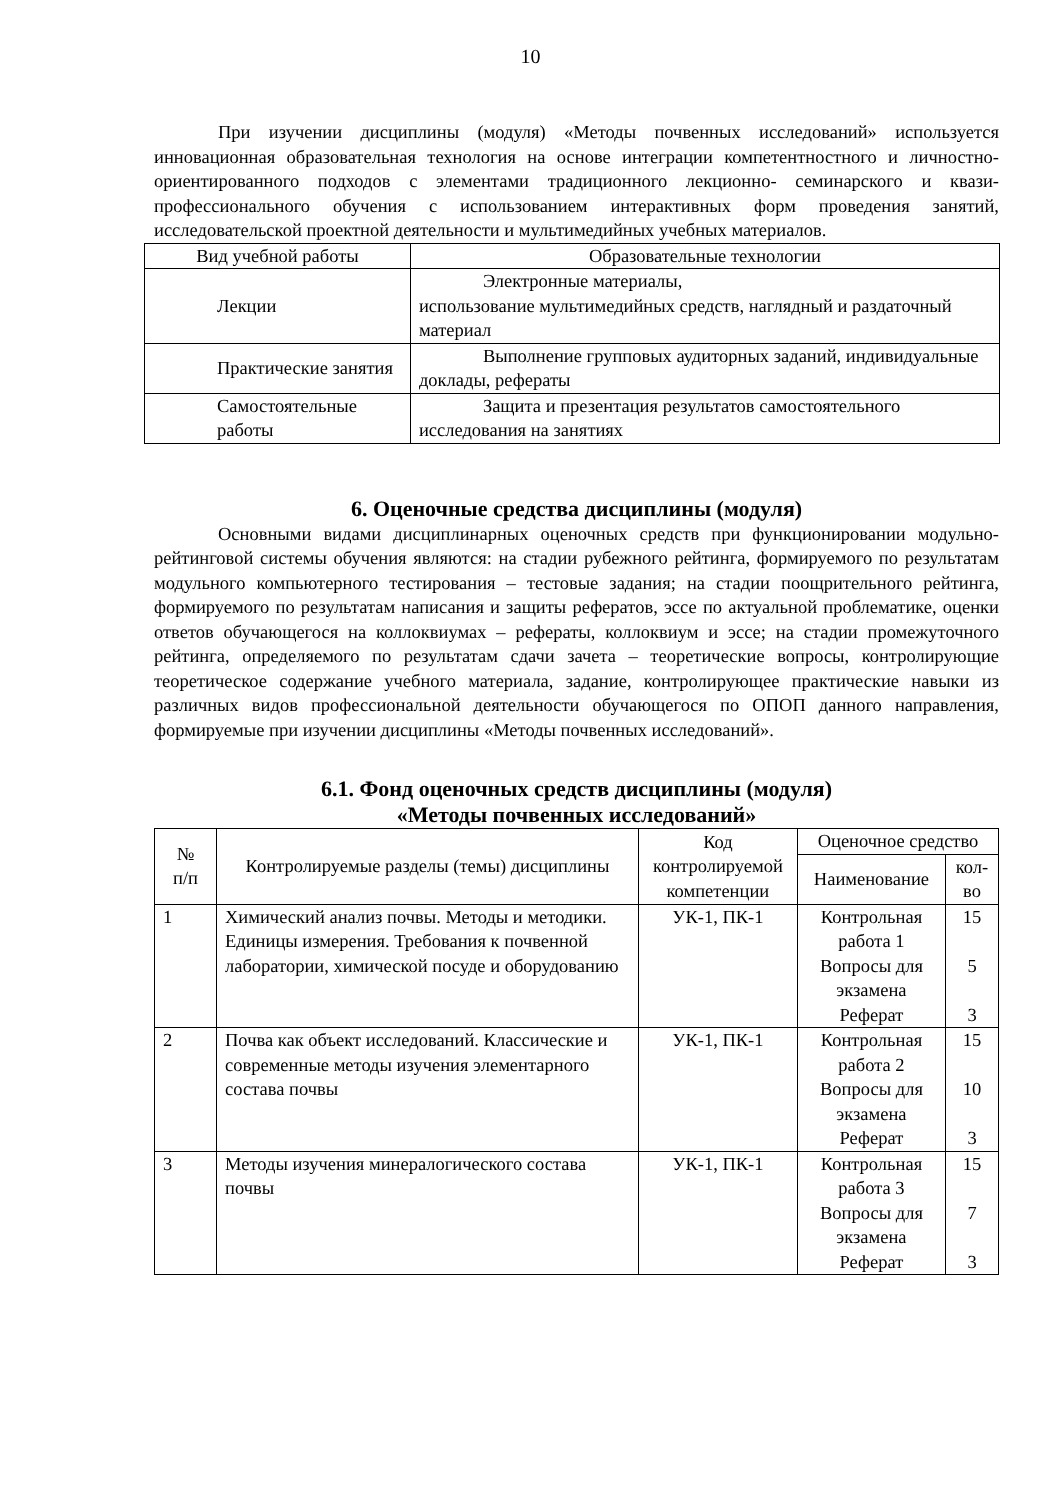10
При изучении дисциплины (модуля) «Методы почвенных исследований» используется инновационная образовательная технология на основе интеграции компетентностного и личностно-ориентированного подходов с элементами традиционного лекционно- семинарского и квази-профессионального обучения с использованием интерактивных форм проведения занятий, исследовательской проектной деятельности и мультимедийных учебных материалов.
| Вид учебной работы | Образовательные технологии |
| --- | --- |
| Лекции | Электронные материалы, использование мультимедийных средств, наглядный и раздаточный материал |
| Практические занятия | Выполнение групповых аудиторных заданий, индивидуальные доклады, рефераты |
| Самостоятельные работы | Защита и презентация результатов самостоятельного исследования на занятиях |
6. Оценочные средства дисциплины (модуля)
Основными видами дисциплинарных оценочных средств при функционировании модульно-рейтинговой системы обучения являются: на стадии рубежного рейтинга, формируемого по результатам модульного компьютерного тестирования – тестовые задания; на стадии поощрительного рейтинга, формируемого по результатам написания и защиты рефератов, эссе по актуальной проблематике, оценки ответов обучающегося на коллоквиумах – рефераты, коллоквиум и эссе; на стадии промежуточного рейтинга, определяемого по результатам сдачи зачета – теоретические вопросы, контролирующие теоретическое содержание учебного материала, задание, контролирующее практические навыки из различных видов профессиональной деятельности обучающегося по ОПОП данного направления, формируемые при изучении дисциплины «Методы почвенных исследований».
6.1. Фонд оценочных средств дисциплины (модуля)
«Методы почвенных исследований»
| № п/п | Контролируемые разделы (темы) дисциплины | Код контролируемой компетенции | Оценочное средство | |
| --- | --- | --- | --- | --- |
| | | | Наименование | кол-во |
| 1 | Химический анализ почвы. Методы и методики. Единицы измерения. Требования к почвенной лаборатории, химической посуде и оборудованию | УК-1, ПК-1 | Контрольная работа 1 Вопросы для экзамена Реферат | 15 5 3 |
| 2 | Почва как объект исследований. Классические и современные методы изучения элементарного состава почвы | УК-1, ПК-1 | Контрольная работа 2 Вопросы для экзамена Реферат | 15 10 3 |
| 3 | Методы изучения минералогического состава почвы | УК-1, ПК-1 | Контрольная работа 3 Вопросы для экзамена Реферат | 15 7 3 |